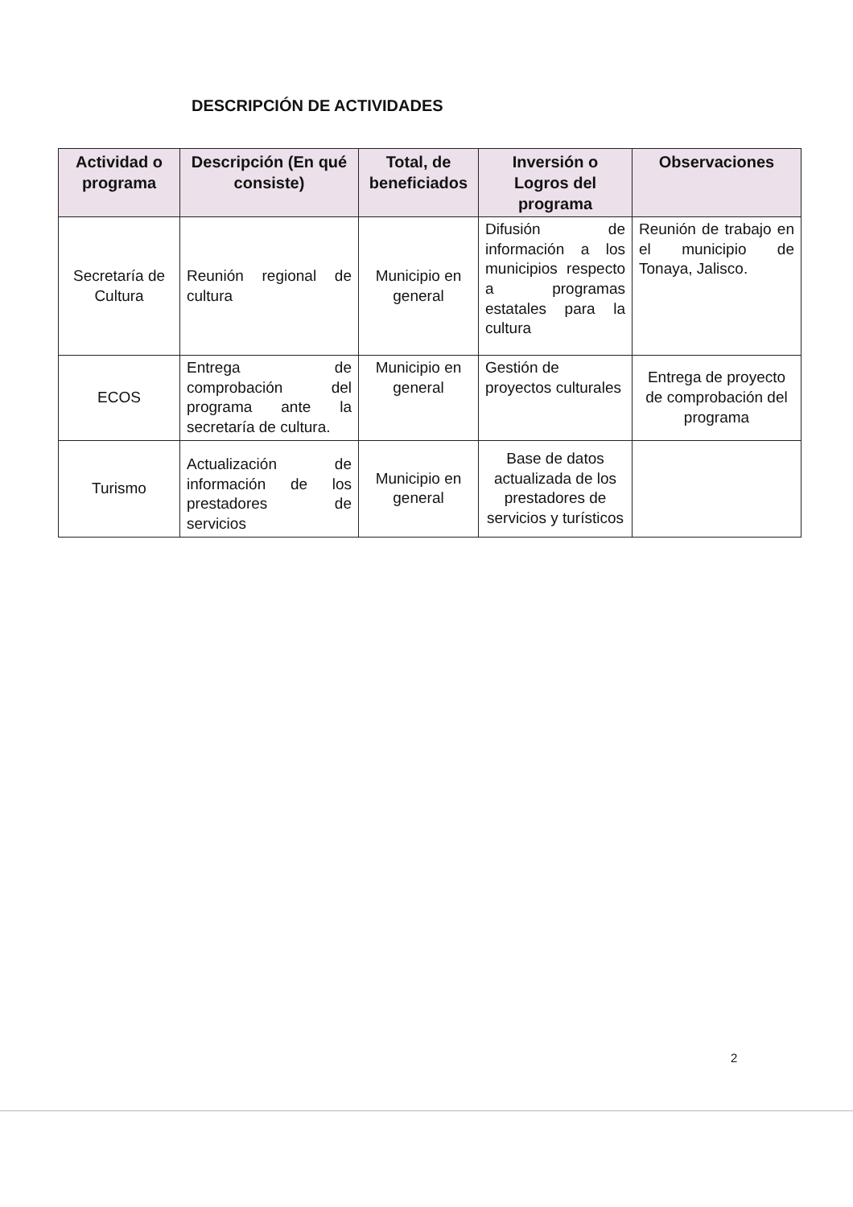DESCRIPCIÓN DE ACTIVIDADES
| Actividad o programa | Descripción (En qué consiste) | Total, de beneficiados | Inversión o Logros del programa | Observaciones |
| --- | --- | --- | --- | --- |
| Secretaría de Cultura | Reunión regional de cultura | Municipio en general | Difusión de información a los municipios respecto a programas estatales para la cultura | Reunión de trabajo en el municipio de Tonaya, Jalisco. |
| ECOS | Entrega de comprobación del programa ante la secretaría de cultura. | Municipio en general | Gestión de proyectos culturales | Entrega de proyecto de comprobación del programa |
| Turismo | Actualización de información de los prestadores de servicios | Municipio en general | Base de datos actualizada de los prestadores de servicios y turísticos | |
2